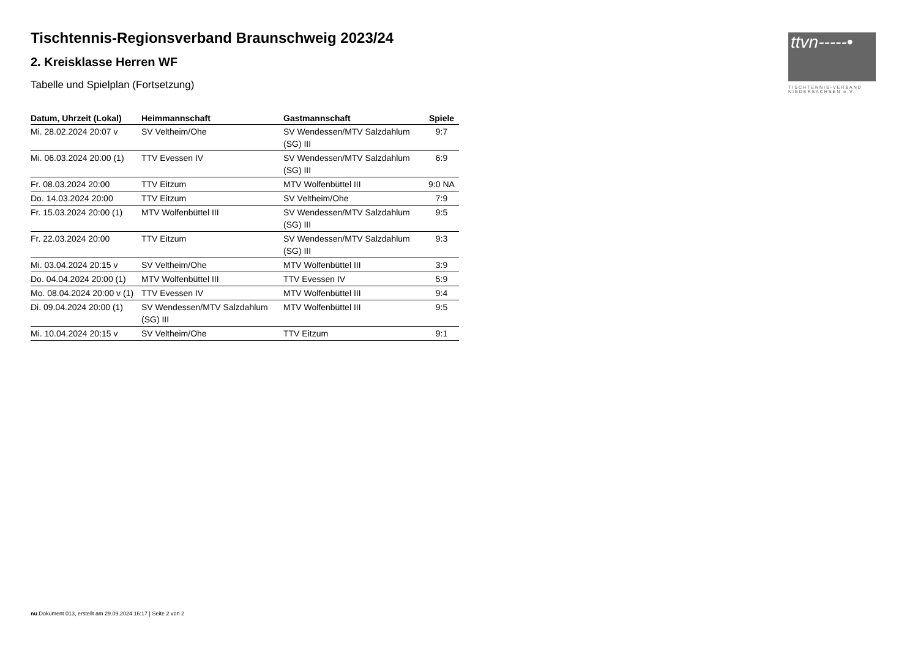ttvn-----•
TISCHTENNIS-VERBAND
NIEDERSACHSEN e.V.
Tischtennis-Regionsverband Braunschweig 2023/24
2. Kreisklasse Herren WF
Tabelle und Spielplan (Fortsetzung)
| Datum, Uhrzeit (Lokal) | Heimmannschaft | Gastmannschaft | Spiele |
| --- | --- | --- | --- |
| Mi. 28.02.2024 20:07 v | SV Veltheim/Ohe | SV Wendessen/MTV Salzdahlum (SG) III | 9:7 |
| Mi. 06.03.2024 20:00 (1) | TTV Evessen IV | SV Wendessen/MTV Salzdahlum (SG) III | 6:9 |
| Fr. 08.03.2024 20:00 | TTV Eitzum | MTV Wolfenbüttel III | 9:0 NA |
| Do. 14.03.2024 20:00 | TTV Eitzum | SV Veltheim/Ohe | 7:9 |
| Fr. 15.03.2024 20:00 (1) | MTV Wolfenbüttel III | SV Wendessen/MTV Salzdahlum (SG) III | 9:5 |
| Fr. 22.03.2024 20:00 | TTV Eitzum | SV Wendessen/MTV Salzdahlum (SG) III | 9:3 |
| Mi. 03.04.2024 20:15 v | SV Veltheim/Ohe | MTV Wolfenbüttel III | 3:9 |
| Do. 04.04.2024 20:00 (1) | MTV Wolfenbüttel III | TTV Evessen IV | 5:9 |
| Mo. 08.04.2024 20:00 v (1) | TTV Evessen IV | MTV Wolfenbüttel III | 9:4 |
| Di. 09.04.2024 20:00 (1) | SV Wendessen/MTV Salzdahlum (SG) III | MTV Wolfenbüttel III | 9:5 |
| Mi. 10.04.2024 20:15 v | SV Veltheim/Ohe | TTV Eitzum | 9:1 |
nu.Dokument 013, erstellt am 29.09.2024 16:17 | Seite 2 von 2